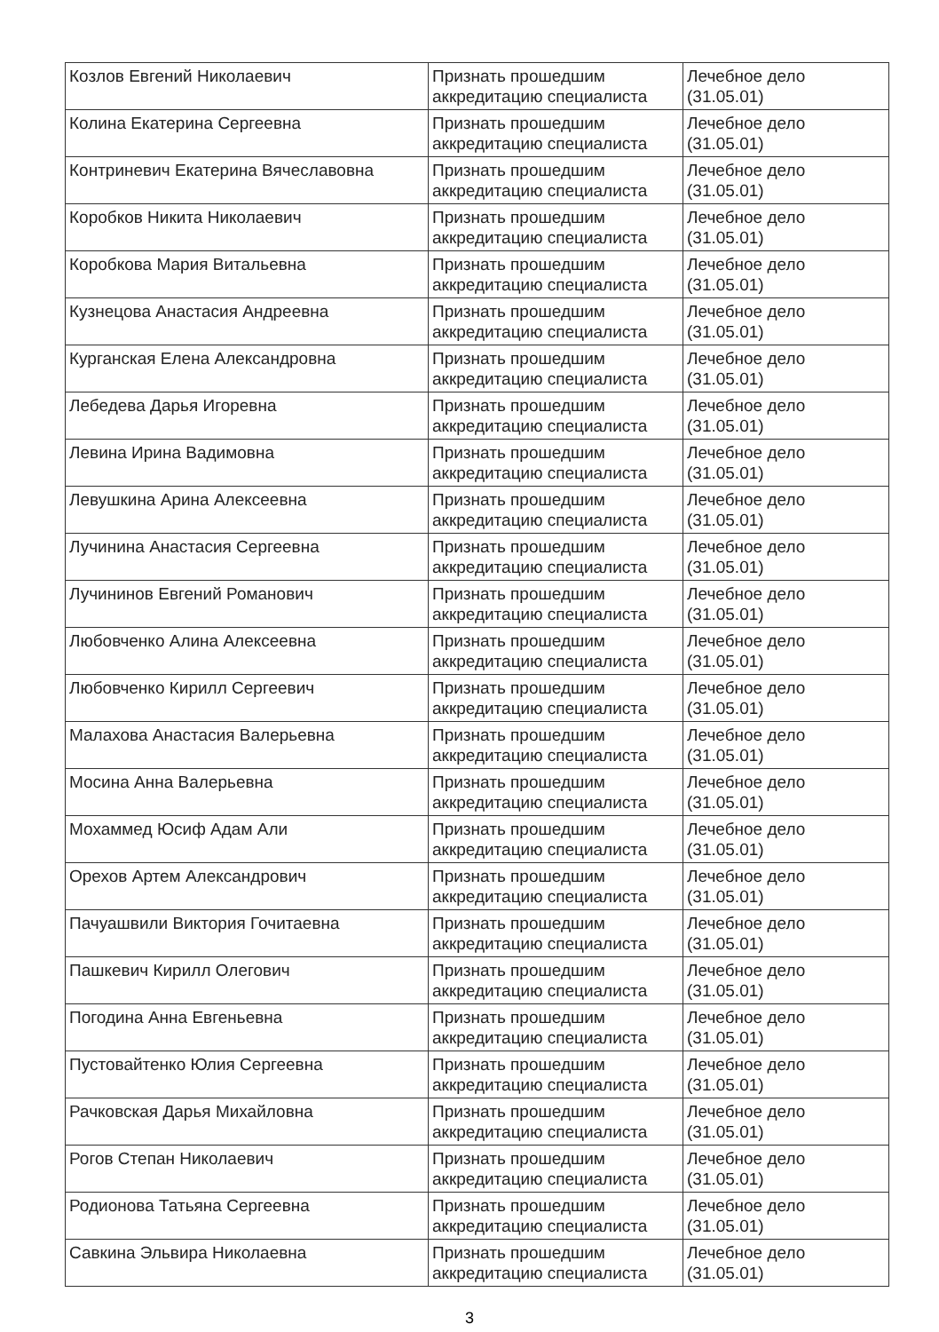| Козлов Евгений Николаевич | Признать прошедшим аккредитацию специалиста | Лечебное дело (31.05.01) |
| Колина Екатерина Сергеевна | Признать прошедшим аккредитацию специалиста | Лечебное дело (31.05.01) |
| Контриневич Екатерина Вячеславовна | Признать прошедшим аккредитацию специалиста | Лечебное дело (31.05.01) |
| Коробков Никита Николаевич | Признать прошедшим аккредитацию специалиста | Лечебное дело (31.05.01) |
| Коробкова Мария Витальевна | Признать прошедшим аккредитацию специалиста | Лечебное дело (31.05.01) |
| Кузнецова Анастасия Андреевна | Признать прошедшим аккредитацию специалиста | Лечебное дело (31.05.01) |
| Курганская Елена Александровна | Признать прошедшим аккредитацию специалиста | Лечебное дело (31.05.01) |
| Лебедева Дарья Игоревна | Признать прошедшим аккредитацию специалиста | Лечебное дело (31.05.01) |
| Левина Ирина Вадимовна | Признать прошедшим аккредитацию специалиста | Лечебное дело (31.05.01) |
| Левушкина Арина Алексеевна | Признать прошедшим аккредитацию специалиста | Лечебное дело (31.05.01) |
| Лучинина Анастасия Сергеевна | Признать прошедшим аккредитацию специалиста | Лечебное дело (31.05.01) |
| Лучининов Евгений Романович | Признать прошедшим аккредитацию специалиста | Лечебное дело (31.05.01) |
| Любовченко Алина Алексеевна | Признать прошедшим аккредитацию специалиста | Лечебное дело (31.05.01) |
| Любовченко Кирилл Сергеевич | Признать прошедшим аккредитацию специалиста | Лечебное дело (31.05.01) |
| Малахова Анастасия Валерьевна | Признать прошедшим аккредитацию специалиста | Лечебное дело (31.05.01) |
| Мосина Анна Валерьевна | Признать прошедшим аккредитацию специалиста | Лечебное дело (31.05.01) |
| Мохаммед Юсиф Адам Али | Признать прошедшим аккредитацию специалиста | Лечебное дело (31.05.01) |
| Орехов Артем Александрович | Признать прошедшим аккредитацию специалиста | Лечебное дело (31.05.01) |
| Пачуашвили Виктория Гочитаевна | Признать прошедшим аккредитацию специалиста | Лечебное дело (31.05.01) |
| Пашкевич Кирилл Олегович | Признать прошедшим аккредитацию специалиста | Лечебное дело (31.05.01) |
| Погодина Анна Евгеньевна | Признать прошедшим аккредитацию специалиста | Лечебное дело (31.05.01) |
| Пустовайтенко Юлия Сергеевна | Признать прошедшим аккредитацию специалиста | Лечебное дело (31.05.01) |
| Рачковская Дарья Михайловна | Признать прошедшим аккредитацию специалиста | Лечебное дело (31.05.01) |
| Рогов Степан Николаевич | Признать прошедшим аккредитацию специалиста | Лечебное дело (31.05.01) |
| Родионова Татьяна Сергеевна | Признать прошедшим аккредитацию специалиста | Лечебное дело (31.05.01) |
| Савкина Эльвира Николаевна | Признать прошедшим аккредитацию специалиста | Лечебное дело (31.05.01) |
3